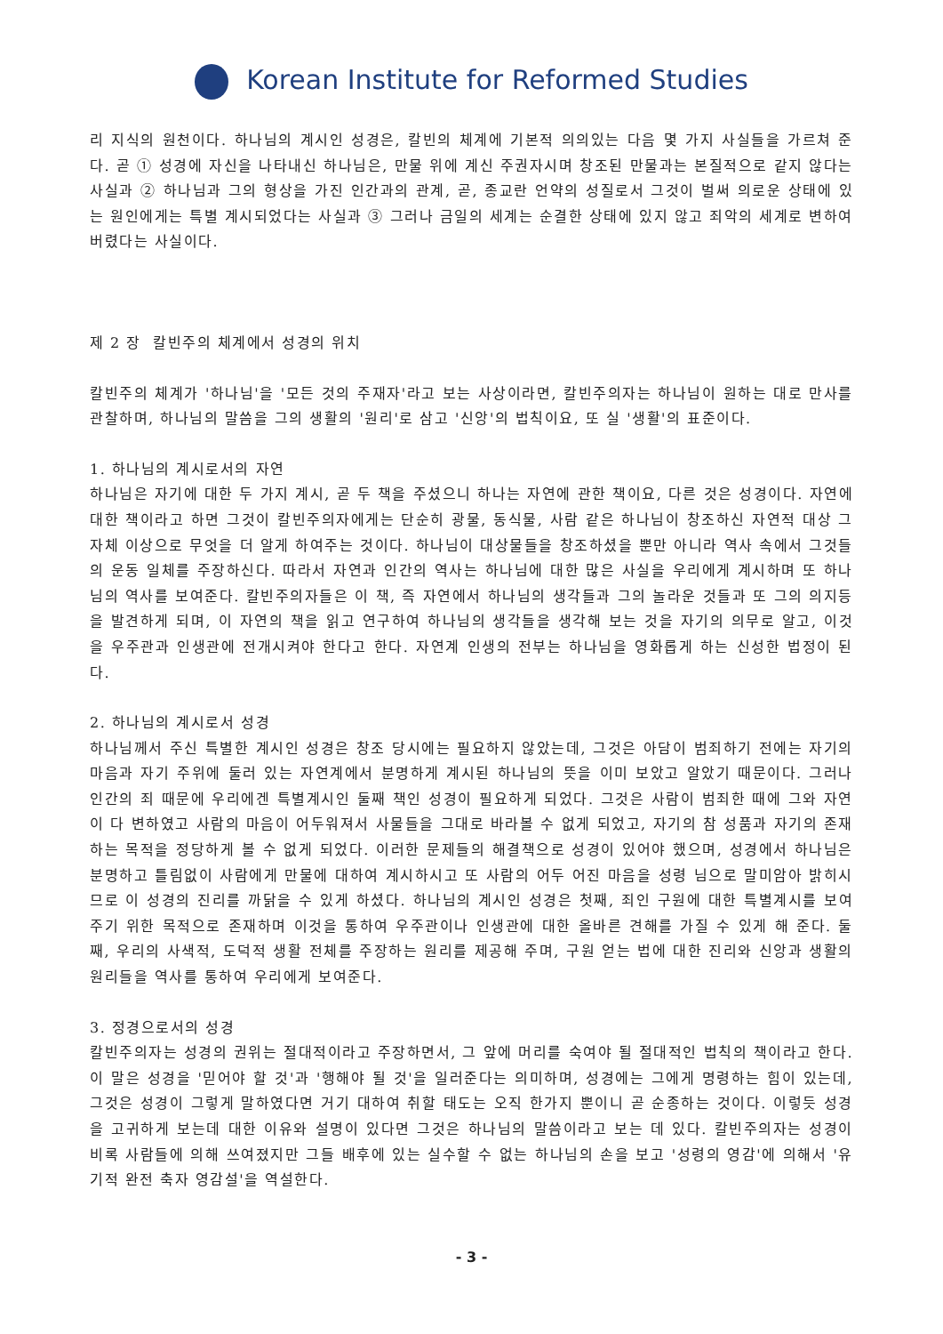Korean Institute for Reformed Studies
리 지식의 원천이다. 하나님의 계시인 성경은, 칼빈의 체계에 기본적 의의있는 다음 몇 가지 사실들을 가르쳐 준다. 곧 ① 성경에 자신을 나타내신 하나님은, 만물 위에 계신 주권자시며 창조된 만물과는 본질적으로 같지 않다는 사실과 ② 하나님과 그의 형상을 가진 인간과의 관계, 곧, 종교란 언약의 성질로서 그것이 벌써 의로운 상태에 있는 원인에게는 특별 계시되었다는 사실과 ③ 그러나 금일의 세계는 순결한 상태에 있지 않고 죄악의 세계로 변하여 버렸다는 사실이다.
제 2 장 칼빈주의 체계에서 성경의 위치
칼빈주의 체계가 '하나님'을 '모든 것의 주재자'라고 보는 사상이라면, 칼빈주의자는 하나님이 원하는 대로 만사를 관찰하며, 하나님의 말씀을 그의 생활의 '원리'로 삼고 '신앙'의 법칙이요, 또 실 '생활'의 표준이다.
1. 하나님의 계시로서의 자연
하나님은 자기에 대한 두 가지 계시, 곧 두 책을 주셨으니 하나는 자연에 관한 책이요, 다른 것은 성경이다. 자연에 대한 책이라고 하면 그것이 칼빈주의자에게는 단순히 광물, 동식물, 사람 같은 하나님이 창조하신 자연적 대상 그 자체 이상으로 무엇을 더 알게 하여주는 것이다. 하나님이 대상물들을 창조하셨을 뿐만 아니라 역사 속에서 그것들의 운동 일체를 주장하신다. 따라서 자연과 인간의 역사는 하나님에 대한 많은 사실을 우리에게 계시하며 또 하나님의 역사를 보여준다. 칼빈주의자들은 이 책, 즉 자연에서 하나님의 생각들과 그의 놀라운 것들과 또 그의 의지등을 발견하게 되며, 이 자연의 책을 읽고 연구하여 하나님의 생각들을 생각해 보는 것을 자기의 의무로 알고, 이것을 우주관과 인생관에 전개시켜야 한다고 한다. 자연계 인생의 전부는 하나님을 영화롭게 하는 신성한 법정이 된다.
2. 하나님의 계시로서 성경
하나님께서 주신 특별한 계시인 성경은 창조 당시에는 필요하지 않았는데, 그것은 아담이 범죄하기 전에는 자기의 마음과 자기 주위에 둘러 있는 자연계에서 분명하게 계시된 하나님의 뜻을 이미 보았고 알았기 때문이다. 그러나 인간의 죄 때문에 우리에겐 특별계시인 둘째 책인 성경이 필요하게 되었다. 그것은 사람이 범죄한 때에 그와 자연이 다 변하였고 사람의 마음이 어두워져서 사물들을 그대로 바라볼 수 없게 되었고, 자기의 참 성품과 자기의 존재하는 목적을 정당하게 볼 수 없게 되었다. 이러한 문제들의 해결책으로 성경이 있어야 했으며, 성경에서 하나님은 분명하고 틀림없이 사람에게 만물에 대하여 계시하시고 또 사람의 어두 어진 마음을 성령 님으로 말미암아 밝히시므로 이 성경의 진리를 까닭을 수 있게 하셨다. 하나님의 계시인 성경은 첫째, 죄인 구원에 대한 특별계시를 보여주기 위한 목적으로 존재하며 이것을 통하여 우주관이나 인생관에 대한 올바른 견해를 가질 수 있게 해 준다. 둘째, 우리의 사색적, 도덕적 생활 전체를 주장하는 원리를 제공해 주며, 구원 얻는 법에 대한 진리와 신앙과 생활의 원리들을 역사를 통하여 우리에게 보여준다.
3. 정경으로서의 성경
칼빈주의자는 성경의 권위는 절대적이라고 주장하면서, 그 앞에 머리를 숙여야 될 절대적인 법칙의 책이라고 한다. 이 말은 성경을 '믿어야 할 것'과 '행해야 될 것'을 일러준다는 의미하며, 성경에는 그에게 명령하는 힘이 있는데, 그것은 성경이 그렇게 말하였다면 거기 대하여 취할 태도는 오직 한가지 뿐이니 곧 순종하는 것이다. 이렇듯 성경을 고귀하게 보는데 대한 이유와 설명이 있다면 그것은 하나님의 말씀이라고 보는 데 있다. 칼빈주의자는 성경이 비록 사람들에 의해 쓰여졌지만 그들 배후에 있는 실수할 수 없는 하나님의 손을 보고 '성령의 영감'에 의해서 '유기적 완전 축자 영감설'을 역설한다.
- 3 -